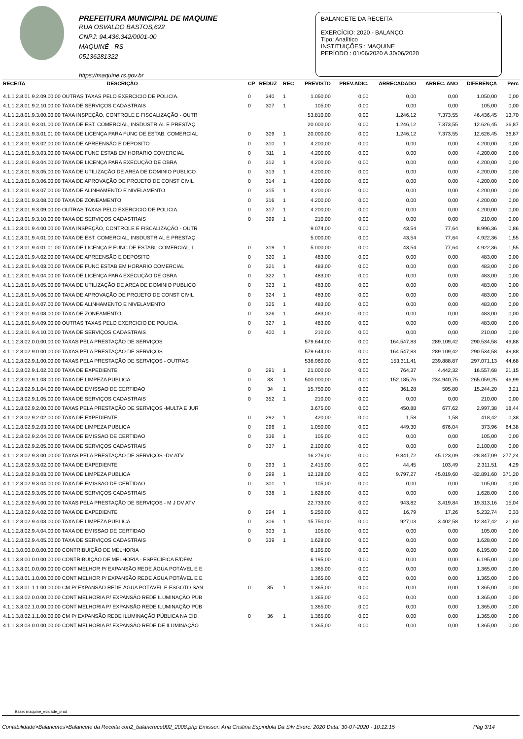PREFEITURA MUNICIPAL DE MAQUINE
RUA OSVALDO BASTOS,622
CNPJ: 94.436.342/0001-00
MAQUINÉ - RS
05136281322
https://maquine.rs.gov.br
BALANCETE DA RECEITA
EXERCÍCIO: 2020 - BALANÇO
Tipo: Analítico
INSTITUIÇÕES : MAQUINE
PERÍODO : 01/06/2020 A 30/06/2020
| RECEITA | DESCRIÇÃO | CP | REDUZ | REC | PREVISTO | PREV.ADIC. | ARRECADADO | ARREC. ANO | DIFERENÇA | Perc |
| --- | --- | --- | --- | --- | --- | --- | --- | --- | --- | --- |
| 4.1.1.2.8.01.9.2.09.00.00 OUTRAS TAXAS PELO EXERCICIO DE POLICIA. | | 0 | 340 | 1 | 1.050,00 | 0,00 | 0,00 | 0,00 | 1.050,00 | 0,00 |
| 4.1.1.2.8.01.9.2.10.00.00 TAXA DE SERVIÇOS CADASTRAIS | | 0 | 307 | 1 | 105,00 | 0,00 | 0,00 | 0,00 | 105,00 | 0,00 |
| 4.1.1.2.8.01.9.3.00.00.00 TAXA INSPEÇÃO, CONTROLE E FISCALIZAÇÃO - OUTR | | | | | 53.810,00 | 0,00 | 1.246,12 | 7.373,55 | 46.436,45 | 13,70 |
| 4.1.1.2.8.01.9.3.01.00.00 TAXA DE EST. COMERCIAL, INSDUSTRIAL E PRESTAÇ | | | | | 20.000,00 | 0,00 | 1.246,12 | 7.373,55 | 12.626,45 | 36,87 |
| 4.1.1.2.8.01.9.3.01.01.00 TAXA DE LICENÇA PARA FUNC DE ESTAB. COMERCIAL | | 0 | 309 | 1 | 20.000,00 | 0,00 | 1.246,12 | 7.373,55 | 12.626,45 | 36,87 |
| 4.1.1.2.8.01.9.3.02.00.00 TAXA DE APREENSÃO E DEPOSITO | | 0 | 310 | 1 | 4.200,00 | 0,00 | 0,00 | 0,00 | 4.200,00 | 0,00 |
| 4.1.1.2.8.01.9.3.03.00.00 TAXA DE FUNC ESTAB EM HORARIO COMERCIAL | | 0 | 311 | 1 | 4.200,00 | 0,00 | 0,00 | 0,00 | 4.200,00 | 0,00 |
| 4.1.1.2.8.01.9.3.04.00.00 TAXA DE LICENÇA PARA EXECUÇÃO DE OBRA | | 0 | 312 | 1 | 4.200,00 | 0,00 | 0,00 | 0,00 | 4.200,00 | 0,00 |
| 4.1.1.2.8.01.9.3.05.00.00 TAXA DE UTILIZAÇÃO DE AREA DE DOMINIO PUBLICO | | 0 | 313 | 1 | 4.200,00 | 0,00 | 0,00 | 0,00 | 4.200,00 | 0,00 |
| 4.1.1.2.8.01.9.3.06.00.00 TAXA DE APROVAÇÃO DE PROJETO DE CONST CIVIL | | 0 | 314 | 1 | 4.200,00 | 0,00 | 0,00 | 0,00 | 4.200,00 | 0,00 |
| 4.1.1.2.8.01.9.3.07.00.00 TAXA DE ALINHAMENTO E NIVELAMENTO | | 0 | 315 | 1 | 4.200,00 | 0,00 | 0,00 | 0,00 | 4.200,00 | 0,00 |
| 4.1.1.2.8.01.9.3.08.00.00 TAXA DE ZONEAMENTO | | 0 | 316 | 1 | 4.200,00 | 0,00 | 0,00 | 0,00 | 4.200,00 | 0,00 |
| 4.1.1.2.8.01.9.3.09.00.00 OUTRAS TAXAS PELO EXERCICIO DE POLICIA. | | 0 | 317 | 1 | 4.200,00 | 0,00 | 0,00 | 0,00 | 4.200,00 | 0,00 |
| 4.1.1.2.8.01.9.3.10.00.00 TAXA DE SERVIÇOS CADASTRAIS | | 0 | 399 | 1 | 210,00 | 0,00 | 0,00 | 0,00 | 210,00 | 0,00 |
| 4.1.1.2.8.01.9.4.00.00.00 TAXA INSPEÇÃO, CONTROLE E FISCALIZAÇÃO - OUTR | | | | | 9.074,00 | 0,00 | 43,54 | 77,64 | 8.996,36 | 0,86 |
| 4.1.1.2.8.01.9.4.01.00.00 TAXA DE EST. COMERCIAL, INSDUSTRIAL E PRESTAÇ | | | | | 5.000,00 | 0,00 | 43,54 | 77,64 | 4.922,36 | 1,55 |
| 4.1.1.2.8.01.9.4.01.01.00 TAXA DE LICENÇA P FUNC DE ESTABL COMERCIAL, I | | 0 | 319 | 1 | 5.000,00 | 0,00 | 43,54 | 77,64 | 4.922,36 | 1,55 |
| 4.1.1.2.8.01.9.4.02.00.00 TAXA DE APREENSÃO E DEPOSITO | | 0 | 320 | 1 | 483,00 | 0,00 | 0,00 | 0,00 | 483,00 | 0,00 |
| 4.1.1.2.8.01.9.4.03.00.00 TAXA DE FUNC ESTAB EM HORARIO COMERCIAL | | 0 | 321 | 1 | 483,00 | 0,00 | 0,00 | 0,00 | 483,00 | 0,00 |
| 4.1.1.2.8.01.9.4.04.00.00 TAXA DE LICENÇA PARA EXECUÇÃO DE OBRA | | 0 | 322 | 1 | 483,00 | 0,00 | 0,00 | 0,00 | 483,00 | 0,00 |
| 4.1.1.2.8.01.9.4.05.00.00 TAXA DE UTILIZAÇÃO DE AREA DE DOMINIO PUBLICO | | 0 | 323 | 1 | 483,00 | 0,00 | 0,00 | 0,00 | 483,00 | 0,00 |
| 4.1.1.2.8.01.9.4.06.00.00 TAXA DE APROVAÇÃO DE PROJETO DE CONST CIVIL | | 0 | 324 | 1 | 483,00 | 0,00 | 0,00 | 0,00 | 483,00 | 0,00 |
| 4.1.1.2.8.01.9.4.07.00.00 TAXA DE ALINHAMENTO E NIVELAMENTO | | 0 | 325 | 1 | 483,00 | 0,00 | 0,00 | 0,00 | 483,00 | 0,00 |
| 4.1.1.2.8.01.9.4.08.00.00 TAXA DE ZONEAMENTO | | 0 | 326 | 1 | 483,00 | 0,00 | 0,00 | 0,00 | 483,00 | 0,00 |
| 4.1.1.2.8.01.9.4.09.00.00 OUTRAS TAXAS PELO EXERCICIO DE POLICIA. | | 0 | 327 | 1 | 483,00 | 0,00 | 0,00 | 0,00 | 483,00 | 0,00 |
| 4.1.1.2.8.01.9.4.10.00.00 TAXA DE SERVIÇOS CADASTRAIS | | 0 | 400 | 1 | 210,00 | 0,00 | 0,00 | 0,00 | 210,00 | 0,00 |
| 4.1.1.2.8.02.0.0.00.00.00 TAXAS PELA PRESTAÇÃO DE SERVIÇOS | | | | | 579.644,00 | 0,00 | 164.547,83 | 289.109,42 | 290.534,58 | 49,88 |
| 4.1.1.2.8.02.9.0.00.00.00 TAXAS PELA PRESTAÇÃO DE SERVIÇOS | | | | | 579.644,00 | 0,00 | 164.547,83 | 289.109,42 | 290.534,58 | 49,88 |
| 4.1.1.2.8.02.9.1.00.00.00 TAXAS PELA PRESTAÇÃO DE SERVIÇOS - OUTRAS | | | | | 536.960,00 | 0,00 | 153.311,41 | 239.888,87 | 297.071,13 | 44,68 |
| 4.1.1.2.8.02.9.1.02.00.00 TAXA DE EXPEDIENTE | | 0 | 291 | 1 | 21.000,00 | 0,00 | 764,37 | 4.442,32 | 16.557,68 | 21,15 |
| 4.1.1.2.8.02.9.1.03.00.00 TAXA DE LIMPEZA PUBLICA | | 0 | 33 | 1 | 500.000,00 | 0,00 | 152.185,76 | 234.940,75 | 265.059,25 | 46,99 |
| 4.1.1.2.8.02.9.1.04.00.00 TAXA DE EMISSAO DE CERTIDAO | | 0 | 34 | 1 | 15.750,00 | 0,00 | 361,28 | 505,80 | 15.244,20 | 3,21 |
| 4.1.1.2.8.02.9.1.05.00.00 TAXA DE SERVIÇOS CADASTRAIS | | 0 | 352 | 1 | 210,00 | 0,00 | 0,00 | 0,00 | 210,00 | 0,00 |
| 4.1.1.2.8.02.9.2.00.00.00 TAXAS PELA PRESTAÇÃO DE SERVIÇOS -MULTA E JUR | | | | | 3.675,00 | 0,00 | 450,88 | 677,62 | 2.997,38 | 18,44 |
| 4.1.1.2.8.02.9.2.02.00.00 TAXA DE EXPEDIENTE | | 0 | 292 | 1 | 420,00 | 0,00 | 1,58 | 1,58 | 418,42 | 0,38 |
| 4.1.1.2.8.02.9.2.03.00.00 TAXA DE LIMPEZA PUBLICA | | 0 | 296 | 1 | 1.050,00 | 0,00 | 449,30 | 676,04 | 373,96 | 64,38 |
| 4.1.1.2.8.02.9.2.04.00.00 TAXA DE EMISSAO DE CERTIDAO | | 0 | 336 | 1 | 105,00 | 0,00 | 0,00 | 0,00 | 105,00 | 0,00 |
| 4.1.1.2.8.02.9.2.05.00.00 TAXA DE SERVIÇOS CADASTRAIS | | 0 | 337 | 1 | 2.100,00 | 0,00 | 0,00 | 0,00 | 2.100,00 | 0,00 |
| 4.1.1.2.8.02.9.3.00.00.00 TAXAS PELA PRESTAÇÃO DE SERVIÇOS -DV ATV | | | | | 16.276,00 | 0,00 | 9.841,72 | 45.123,09 | -28.847,09 | 277,24 |
| 4.1.1.2.8.02.9.3.02.00.00 TAXA DE EXPEDIENTE | | 0 | 293 | 1 | 2.415,00 | 0,00 | 44,45 | 103,49 | 2.311,51 | 4,29 |
| 4.1.1.2.8.02.9.3.03.00.00 TAXA DE LIMPEZA PUBLICA | | 0 | 299 | 1 | 12.128,00 | 0,00 | 9.797,27 | 45.019,60 | -32.891,60 | 371,20 |
| 4.1.1.2.8.02.9.3.04.00.00 TAXA DE EMISSAO DE CERTIDAO | | 0 | 301 | 1 | 105,00 | 0,00 | 0,00 | 0,00 | 105,00 | 0,00 |
| 4.1.1.2.8.02.9.3.05.00.00 TAXA DE SERVIÇOS CADASTRAIS | | 0 | 338 | 1 | 1.628,00 | 0,00 | 0,00 | 0,00 | 1.628,00 | 0,00 |
| 4.1.1.2.8.02.9.4.00.00.00 TAXAS PELA PRESTAÇÃO DE SERVIÇOS - M J DV ATV | | | | | 22.733,00 | 0,00 | 943,82 | 3.419,84 | 19.313,16 | 15,04 |
| 4.1.1.2.8.02.9.4.02.00.00 TAXA DE EXPEDIENTE | | 0 | 294 | 1 | 5.250,00 | 0,00 | 16,79 | 17,26 | 5.232,74 | 0,33 |
| 4.1.1.2.8.02.9.4.03.00.00 TAXA DE LIMPEZA PUBLICA | | 0 | 306 | 1 | 15.750,00 | 0,00 | 927,03 | 3.402,58 | 12.347,42 | 21,60 |
| 4.1.1.2.8.02.9.4.04.00.00 TAXA DE EMISSAO DE CERTIDAO | | 0 | 303 | 1 | 105,00 | 0,00 | 0,00 | 0,00 | 105,00 | 0,00 |
| 4.1.1.2.8.02.9.4.05.00.00 TAXA DE SERVIÇOS CADASTRAIS | | 0 | 339 | 1 | 1.628,00 | 0,00 | 0,00 | 0,00 | 1.628,00 | 0,00 |
| 4.1.1.3.0.00.0.0.00.00.00 CONTRIBUIÇÃO DE MELHORIA | | | | | 6.195,00 | 0,00 | 0,00 | 0,00 | 6.195,00 | 0,00 |
| 4.1.1.3.8.00.0.0.00.00.00 CONTRIBUIÇÃO DE MELHORIA - ESPECÍFICA E/DF/M | | | | | 6.195,00 | 0,00 | 0,00 | 0,00 | 6.195,00 | 0,00 |
| 4.1.1.3.8.01.0.0.00.00.00 CONT MELHOR P/ EXPANSÃO REDE ÁGUA POTÁVEL E E | | | | | 1.365,00 | 0,00 | 0,00 | 0,00 | 1.365,00 | 0,00 |
| 4.1.1.3.8.01.1.0.00.00.00 CONT MELHOR P/ EXPANSÃO REDE ÁGUA POTÁVEL E E | | | | | 1.365,00 | 0,00 | 0,00 | 0,00 | 1.365,00 | 0,00 |
| 4.1.1.3.8.01.1.1.00.00.00 CM P/ EXPANSÃO REDE ÁGUA POTÁVEL E ESGOTO SAN | | 0 | 35 | 1 | 1.365,00 | 0,00 | 0,00 | 0,00 | 1.365,00 | 0,00 |
| 4.1.1.3.8.02.0.0.00.00.00 CONT MELHORIA P/ EXPANSÃO REDE ILUMINAÇÃO PÚB | | | | | 1.365,00 | 0,00 | 0,00 | 0,00 | 1.365,00 | 0,00 |
| 4.1.1.3.8.02.1.0.00.00.00 CONT MELHORIA P/ EXPANSÃO REDE ILUMINAÇÃO PÚB | | | | | 1.365,00 | 0,00 | 0,00 | 0,00 | 1.365,00 | 0,00 |
| 4.1.1.3.8.02.1.1.00.00.00 CM P/ EXPANSÃO REDE ILUMINAÇÃO PÚBLICA NA CID | | 0 | 36 | 1 | 1.365,00 | 0,00 | 0,00 | 0,00 | 1.365,00 | 0,00 |
| 4.1.1.3.8.03.0.0.00.00.00 CONT MELHORIA P/ EXPANSÃO REDE DE ILUMINAÇÃO | | | | | 1.365,00 | 0,00 | 0,00 | 0,00 | 1.365,00 | 0,00 |
Base: maquine_ecidade_prod
Contabilidade>Balancetes>Balancete da Receita con2_balancrece002_2008.php Emissor: Ana Cristina Espindola Da Silv Exerc: 2020 Data: 30-07-2020 - 10:12:15 Pág 3/14